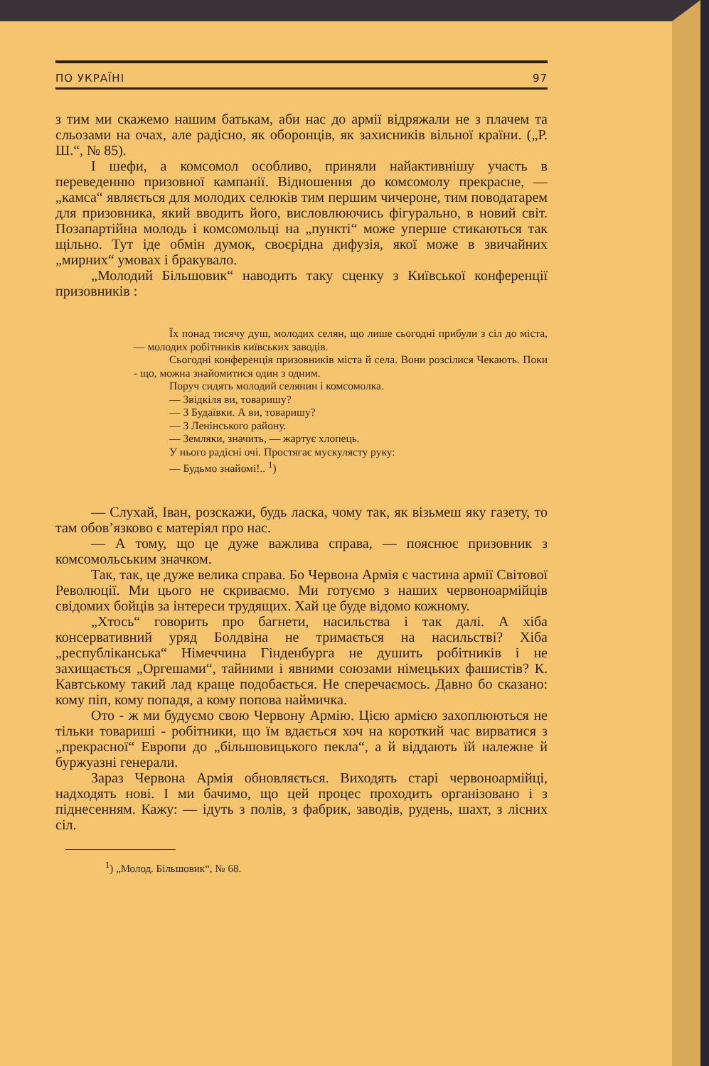ПО УКРАЇНІ 97
з тим ми скажемо нашим батькам, аби нас до армії відряжали не з плачем та сльозами на очах, але радісно, як оборонців, як захисників вільної країни. („Р. Ш.“, № 85).
І шефи, а комсомол особливо, приняли найактивнішу участь в переведенню призовної кампанії. Відношення до комсомолу прекрасне, — „камса“ являється для молодих селюків тим першим чичероне, тим поводатарем для призовника, який вводить його, висловлюючись фігурально, в новий світ. Позапартійна молодь і комсомольці на „пункті“ може уперше стикаються так щільно. Тут іде обмін думок, своєрідна дифузія, якої може в звичайних „мирних“ умовах і бракувало.
„Молодий Більшовик“ наводить таку сценку з Київської конференції призовників :
Їх понад тисячу душ, молодих селян, що лише сьогодні прибули з сіл до міста, — молодих робітників київських заводів.
Сьогодні конференція призовників міста й села. Вони розсілися Чекають. Поки - що, можна знайомитися один з одним.
Поруч сидять молодий селянин і комсомолка.
— Звідкіля ви, товаришу?
— З Будаївки. А ви, товаришу?
— З Ленінського району.
— Земляки, значить, — жартує хлопець.
У нього радісні очі. Простягає мускулясту руку:
— Будьмо знайомі!.. <sup>1</sup>)
— Слухай, Іван, розскажи, будь ласка, чому так, як візьмеш яку газету, то там обов’язково є матеріял про нас.
— А тому, що це дуже важлива справа, — пояснює призовник з комсомольським значком.
Так, так, це дуже велика справа. Бо Червона Армія є частина армії Світової Революції. Ми цього не скриваємо. Ми готуємо з наших червоноармійців свідомих бойців за інтереси трудящих. Хай це буде відомо кожному.
„Хтось“ говорить про багнети, насильства і так далі. А хіба консервативний уряд Болдвіна не тримається на насильстві? Хіба „республіканська“ Німеччина Гінденбурга не душить робітників і не захищається „Оргешами“, тайними і явними союзами німецьких фашистів? К. Кавтському такий лад краще подобається. Не сперечаємось. Давно бо сказано: кому піп, кому попадя, а кому попова наймичка.
Ото - ж ми будуємо свою Червону Армію. Цією армією захоплюються не тільки товариші - робітники, що їм вдається хоч на короткий час вирватися з „прекрасної“ Европи до „більшовицького пекла“, а й віддають їй належне й буржуазні генерали.
Зараз Червона Армія обновляється. Виходять старі червоноармійці, надходять нові. І ми бачимо, що цей процес проходить організовано і з піднесенням. Кажу: — ідуть з полів, з фабрик, заводів, рудень, шахт, з лісних сіл.
<sup>1</sup>) „Молод. Більшовик“, № 68.